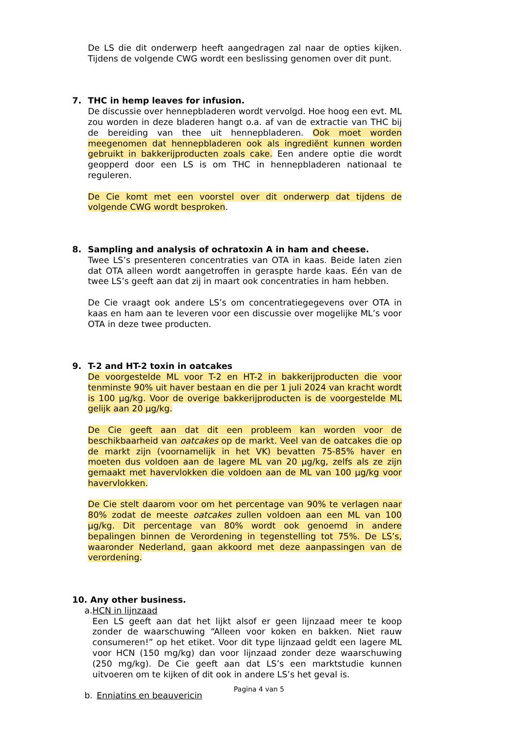De LS die dit onderwerp heeft aangedragen zal naar de opties kijken. Tijdens de volgende CWG wordt een beslissing genomen over dit punt.
7. THC in hemp leaves for infusion.
De discussie over hennepbladeren wordt vervolgd. Hoe hoog een evt. ML zou worden in deze bladeren hangt o.a. af van de extractie van THC bij de bereiding van thee uit hennepbladeren. Ook moet worden meegenomen dat hennepbladeren ook als ingrediënt kunnen worden gebruikt in bakkerijproducten zoals cake. Een andere optie die wordt geopperd door een LS is om THC in hennepbladeren nationaal te reguleren.
De Cie komt met een voorstel over dit onderwerp dat tijdens de volgende CWG wordt besproken.
8. Sampling and analysis of ochratoxin A in ham and cheese.
Twee LS’s presenteren concentraties van OTA in kaas. Beide laten zien dat OTA alleen wordt aangetroffen in geraspte harde kaas. Eén van de twee LS’s geeft aan dat zij in maart ook concentraties in ham hebben.
De Cie vraagt ook andere LS’s om concentratiegegevens over OTA in kaas en ham aan te leveren voor een discussie over mogelijke ML’s voor OTA in deze twee producten.
9. T-2 and HT-2 toxin in oatcakes
De voorgestelde ML voor T-2 en HT-2 in bakkerijproducten die voor tenminste 90% uit haver bestaan en die per 1 juli 2024 van kracht wordt is 100 µg/kg. Voor de overige bakkerijproducten is de voorgestelde ML gelijk aan 20 µg/kg.
De Cie geeft aan dat dit een probleem kan worden voor de beschikbaarheid van oatcakes op de markt. Veel van de oatcakes die op de markt zijn (voornamelijk in het VK) bevatten 75-85% haver en moeten dus voldoen aan de lagere ML van 20 µg/kg, zelfs als ze zijn gemaakt met havervlokken die voldoen aan de ML van 100 µg/kg voor havervlokken.
De Cie stelt daarom voor om het percentage van 90% te verlagen naar 80% zodat de meeste oatcakes zullen voldoen aan een ML van 100 µg/kg. Dit percentage van 80% wordt ook genoemd in andere bepalingen binnen de Verordening in tegenstelling tot 75%. De LS’s, waaronder Nederland, gaan akkoord met deze aanpassingen van de verordening.
10. Any other business.
a. HCN in lijnzaad
Een LS geeft aan dat het lijkt alsof er geen lijnzaad meer te koop zonder de waarschuwing “Alleen voor koken en bakken. Niet rauw consumeren!” op het etiket. Voor dit type lijnzaad geldt een lagere ML voor HCN (150 mg/kg) dan voor lijnzaad zonder deze waarschuwing (250 mg/kg). De Cie geeft aan dat LS’s een marktstudie kunnen uitvoeren om te kijken of dit ook in andere LS’s het geval is.
b. Enniatins en beauvericin
Pagina 4 van 5